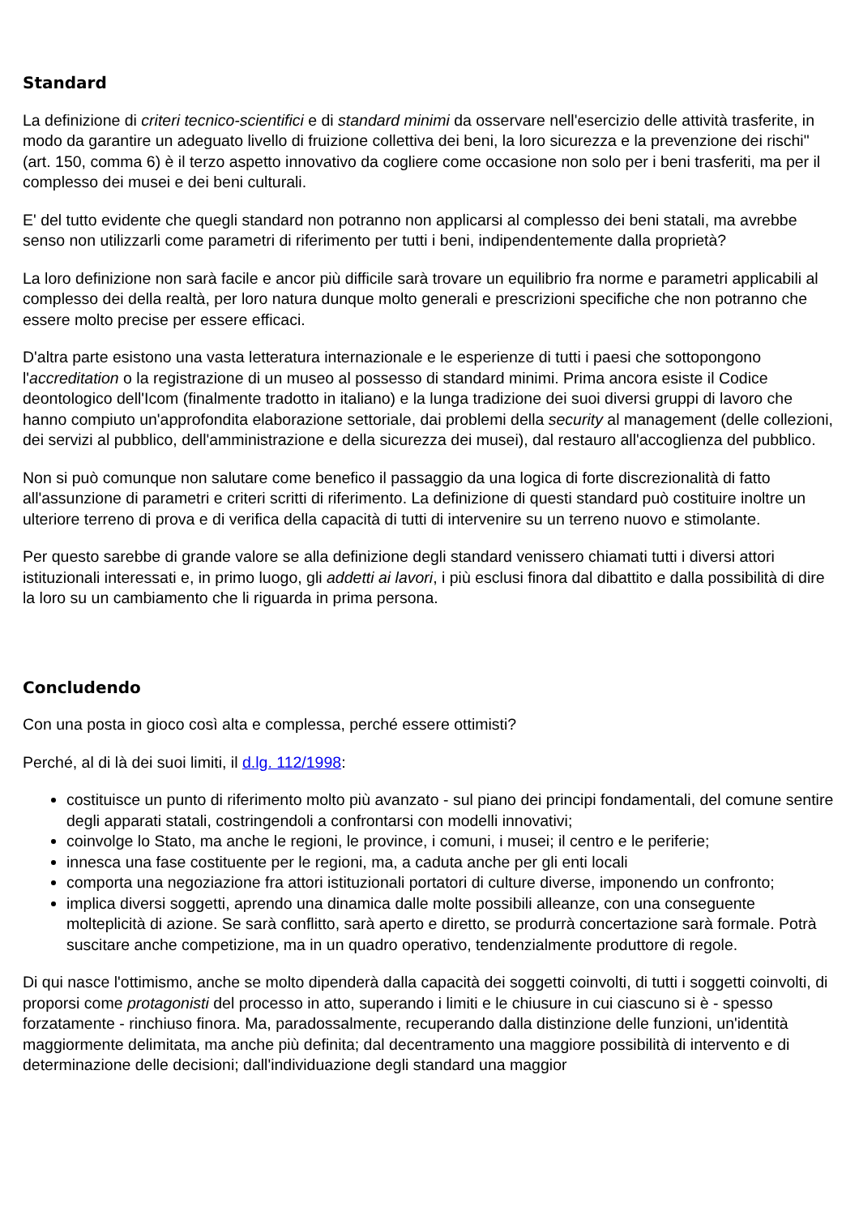Standard
La definizione di criteri tecnico-scientifici e di standard minimi da osservare nell'esercizio delle attività trasferite, in modo da garantire un adeguato livello di fruizione collettiva dei beni, la loro sicurezza e la prevenzione dei rischi" (art. 150, comma 6) è il terzo aspetto innovativo da cogliere come occasione non solo per i beni trasferiti, ma per il complesso dei musei e dei beni culturali.
E' del tutto evidente che quegli standard non potranno non applicarsi al complesso dei beni statali, ma avrebbe senso non utilizzarli come parametri di riferimento per tutti i beni, indipendentemente dalla proprietà?
La loro definizione non sarà facile e ancor più difficile sarà trovare un equilibrio fra norme e parametri applicabili al complesso dei della realtà, per loro natura dunque molto generali e prescrizioni specifiche che non potranno che essere molto precise per essere efficaci.
D'altra parte esistono una vasta letteratura internazionale e le esperienze di tutti i paesi che sottopongono l'accreditation o la registrazione di un museo al possesso di standard minimi. Prima ancora esiste il Codice deontologico dell'Icom (finalmente tradotto in italiano) e la lunga tradizione dei suoi diversi gruppi di lavoro che hanno compiuto un'approfondita elaborazione settoriale, dai problemi della security al management (delle collezioni, dei servizi al pubblico, dell'amministrazione e della sicurezza dei musei), dal restauro all'accoglienza del pubblico.
Non si può comunque non salutare come benefico il passaggio da una logica di forte discrezionalità di fatto all'assunzione di parametri e criteri scritti di riferimento. La definizione di questi standard può costituire inoltre un ulteriore terreno di prova e di verifica della capacità di tutti di intervenire su un terreno nuovo e stimolante.
Per questo sarebbe di grande valore se alla definizione degli standard venissero chiamati tutti i diversi attori istituzionali interessati e, in primo luogo, gli addetti ai lavori, i più esclusi finora dal dibattito e dalla possibilità di dire la loro su un cambiamento che li riguarda in prima persona.
Concludendo
Con una posta in gioco così alta e complessa, perché essere ottimisti?
Perché, al di là dei suoi limiti, il d.lg. 112/1998:
costituisce un punto di riferimento molto più avanzato - sul piano dei principi fondamentali, del comune sentire degli apparati statali, costringendoli a confrontarsi con modelli innovativi;
coinvolge lo Stato, ma anche le regioni, le province, i comuni, i musei; il centro e le periferie;
innesca una fase costituente per le regioni, ma, a caduta anche per gli enti locali
comporta una negoziazione fra attori istituzionali portatori di culture diverse, imponendo un confronto;
implica diversi soggetti, aprendo una dinamica dalle molte possibili alleanze, con una conseguente molteplicità di azione. Se sarà conflitto, sarà aperto e diretto, se produrrà concertazione sarà formale. Potrà suscitare anche competizione, ma in un quadro operativo, tendenzialmente produttore di regole.
Di qui nasce l'ottimismo, anche se molto dipenderà dalla capacità dei soggetti coinvolti, di tutti i soggetti coinvolti, di proporsi come protagonisti del processo in atto, superando i limiti e le chiusure in cui ciascuno si è - spesso forzatamente - rinchiuso finora. Ma, paradossalmente, recuperando dalla distinzione delle funzioni, un'identità maggiormente delimitata, ma anche più definita; dal decentramento una maggiore possibilità di intervento e di determinazione delle decisioni; dall'individuazione degli standard una maggior